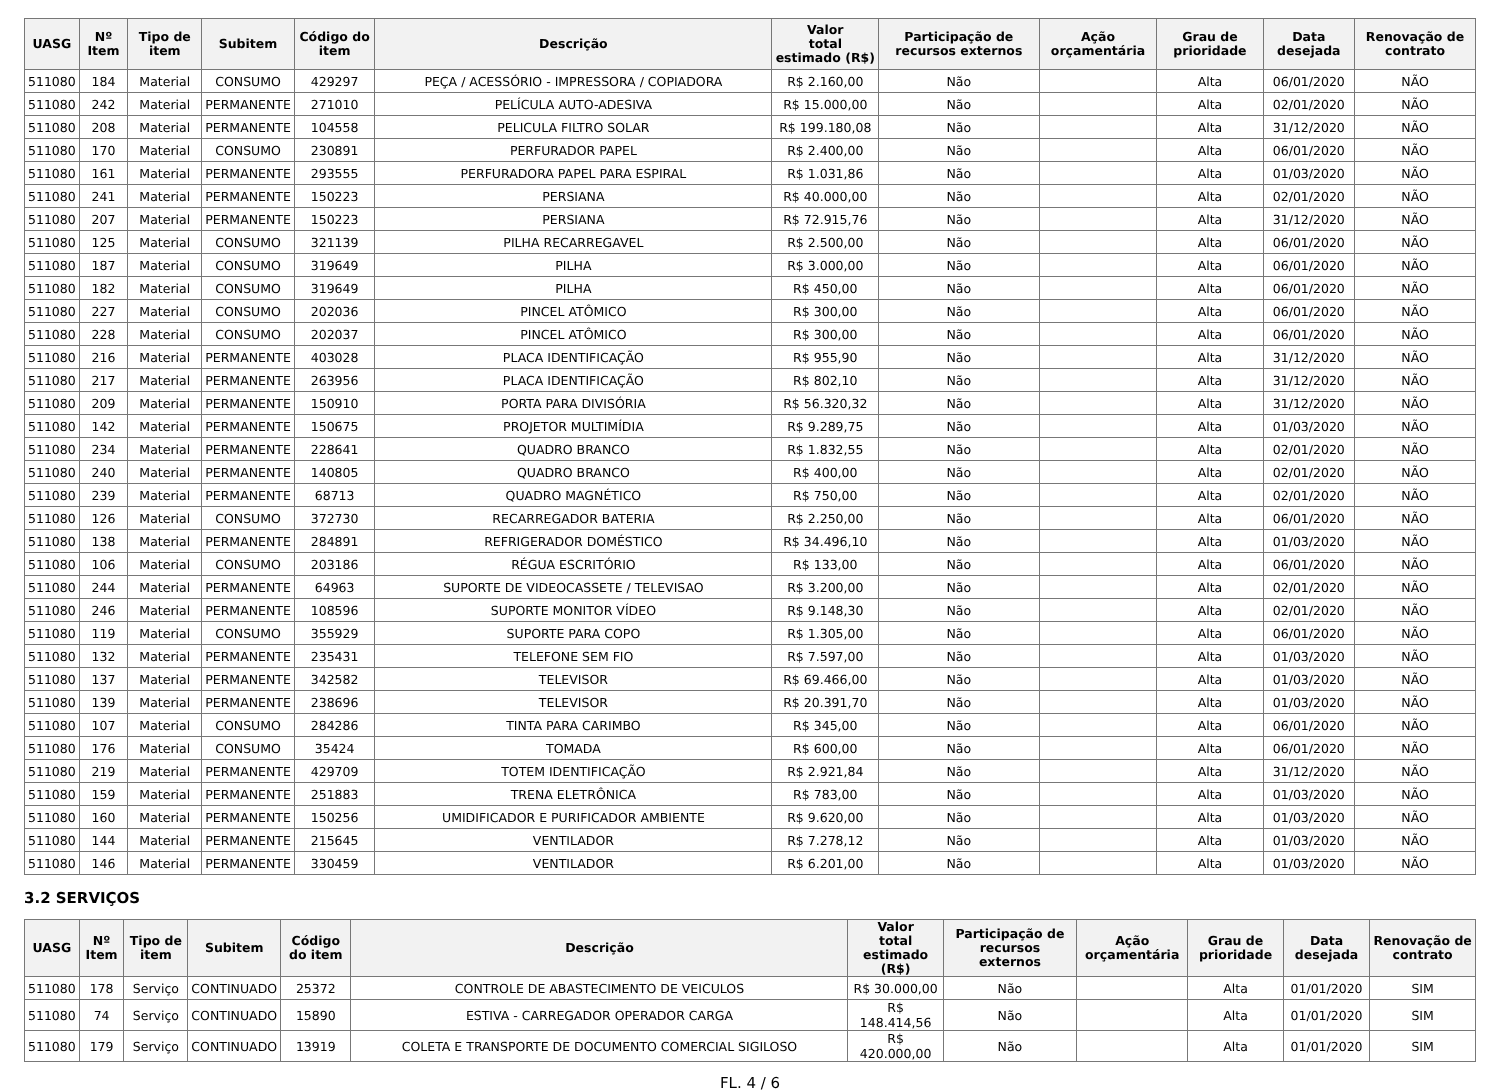| UASG | Nº Item | Tipo de item | Subitem | Código do item | Descrição | Valor total estimado (R$) | Participação de recursos externos | Ação orçamentária | Grau de prioridade | Data desejada | Renovação de contrato |
| --- | --- | --- | --- | --- | --- | --- | --- | --- | --- | --- | --- |
| 511080 | 184 | Material | CONSUMO | 429297 | PEÇA / ACESSÓRIO - IMPRESSORA / COPIADORA | R$ 2.160,00 | Não | | Alta | 06/01/2020 | NÃO |
| 511080 | 242 | Material | PERMANENTE | 271010 | PELÍCULA AUTO-ADESIVA | R$ 15.000,00 | Não | | Alta | 02/01/2020 | NÃO |
| 511080 | 208 | Material | PERMANENTE | 104558 | PELICULA FILTRO SOLAR | R$ 199.180,08 | Não | | Alta | 31/12/2020 | NÃO |
| 511080 | 170 | Material | CONSUMO | 230891 | PERFURADOR PAPEL | R$ 2.400,00 | Não | | Alta | 06/01/2020 | NÃO |
| 511080 | 161 | Material | PERMANENTE | 293555 | PERFURADORA PAPEL PARA ESPIRAL | R$ 1.031,86 | Não | | Alta | 01/03/2020 | NÃO |
| 511080 | 241 | Material | PERMANENTE | 150223 | PERSIANA | R$ 40.000,00 | Não | | Alta | 02/01/2020 | NÃO |
| 511080 | 207 | Material | PERMANENTE | 150223 | PERSIANA | R$ 72.915,76 | Não | | Alta | 31/12/2020 | NÃO |
| 511080 | 125 | Material | CONSUMO | 321139 | PILHA RECARREGAVEL | R$ 2.500,00 | Não | | Alta | 06/01/2020 | NÃO |
| 511080 | 187 | Material | CONSUMO | 319649 | PILHA | R$ 3.000,00 | Não | | Alta | 06/01/2020 | NÃO |
| 511080 | 182 | Material | CONSUMO | 319649 | PILHA | R$ 450,00 | Não | | Alta | 06/01/2020 | NÃO |
| 511080 | 227 | Material | CONSUMO | 202036 | PINCEL ATÔMICO | R$ 300,00 | Não | | Alta | 06/01/2020 | NÃO |
| 511080 | 228 | Material | CONSUMO | 202037 | PINCEL ATÔMICO | R$ 300,00 | Não | | Alta | 06/01/2020 | NÃO |
| 511080 | 216 | Material | PERMANENTE | 403028 | PLACA IDENTIFICAÇÃO | R$ 955,90 | Não | | Alta | 31/12/2020 | NÃO |
| 511080 | 217 | Material | PERMANENTE | 263956 | PLACA IDENTIFICAÇÃO | R$ 802,10 | Não | | Alta | 31/12/2020 | NÃO |
| 511080 | 209 | Material | PERMANENTE | 150910 | PORTA PARA DIVISÓRIA | R$ 56.320,32 | Não | | Alta | 31/12/2020 | NÃO |
| 511080 | 142 | Material | PERMANENTE | 150675 | PROJETOR MULTIMÍDIA | R$ 9.289,75 | Não | | Alta | 01/03/2020 | NÃO |
| 511080 | 234 | Material | PERMANENTE | 228641 | QUADRO BRANCO | R$ 1.832,55 | Não | | Alta | 02/01/2020 | NÃO |
| 511080 | 240 | Material | PERMANENTE | 140805 | QUADRO BRANCO | R$ 400,00 | Não | | Alta | 02/01/2020 | NÃO |
| 511080 | 239 | Material | PERMANENTE | 68713 | QUADRO MAGNÉTICO | R$ 750,00 | Não | | Alta | 02/01/2020 | NÃO |
| 511080 | 126 | Material | CONSUMO | 372730 | RECARREGADOR BATERIA | R$ 2.250,00 | Não | | Alta | 06/01/2020 | NÃO |
| 511080 | 138 | Material | PERMANENTE | 284891 | REFRIGERADOR DOMÉSTICO | R$ 34.496,10 | Não | | Alta | 01/03/2020 | NÃO |
| 511080 | 106 | Material | CONSUMO | 203186 | RÉGUA ESCRITÓRIO | R$ 133,00 | Não | | Alta | 06/01/2020 | NÃO |
| 511080 | 244 | Material | PERMANENTE | 64963 | SUPORTE DE VIDEOCASSETE / TELEVISAO | R$ 3.200,00 | Não | | Alta | 02/01/2020 | NÃO |
| 511080 | 246 | Material | PERMANENTE | 108596 | SUPORTE MONITOR VÍDEO | R$ 9.148,30 | Não | | Alta | 02/01/2020 | NÃO |
| 511080 | 119 | Material | CONSUMO | 355929 | SUPORTE PARA COPO | R$ 1.305,00 | Não | | Alta | 06/01/2020 | NÃO |
| 511080 | 132 | Material | PERMANENTE | 235431 | TELEFONE SEM FIO | R$ 7.597,00 | Não | | Alta | 01/03/2020 | NÃO |
| 511080 | 137 | Material | PERMANENTE | 342582 | TELEVISOR | R$ 69.466,00 | Não | | Alta | 01/03/2020 | NÃO |
| 511080 | 139 | Material | PERMANENTE | 238696 | TELEVISOR | R$ 20.391,70 | Não | | Alta | 01/03/2020 | NÃO |
| 511080 | 107 | Material | CONSUMO | 284286 | TINTA PARA CARIMBO | R$ 345,00 | Não | | Alta | 06/01/2020 | NÃO |
| 511080 | 176 | Material | CONSUMO | 35424 | TOMADA | R$ 600,00 | Não | | Alta | 06/01/2020 | NÃO |
| 511080 | 219 | Material | PERMANENTE | 429709 | TOTEM IDENTIFICAÇÃO | R$ 2.921,84 | Não | | Alta | 31/12/2020 | NÃO |
| 511080 | 159 | Material | PERMANENTE | 251883 | TRENA ELETRÔNICA | R$ 783,00 | Não | | Alta | 01/03/2020 | NÃO |
| 511080 | 160 | Material | PERMANENTE | 150256 | UMIDIFICADOR E PURIFICADOR AMBIENTE | R$ 9.620,00 | Não | | Alta | 01/03/2020 | NÃO |
| 511080 | 144 | Material | PERMANENTE | 215645 | VENTILADOR | R$ 7.278,12 | Não | | Alta | 01/03/2020 | NÃO |
| 511080 | 146 | Material | PERMANENTE | 330459 | VENTILADOR | R$ 6.201,00 | Não | | Alta | 01/03/2020 | NÃO |
3.2 SERVIÇOS
| UASG | Nº Item | Tipo de item | Subitem | Código do item | Descrição | Valor total estimado (R$) | Participação de recursos externos | Ação orçamentária | Grau de prioridade | Data desejada | Renovação de contrato |
| --- | --- | --- | --- | --- | --- | --- | --- | --- | --- | --- | --- |
| 511080 | 178 | Serviço | CONTINUADO | 25372 | CONTROLE DE ABASTECIMENTO DE VEICULOS | R$ 30.000,00 | Não | | Alta | 01/01/2020 | SIM |
| 511080 | 74 | Serviço | CONTINUADO | 15890 | ESTIVA - CARREGADOR OPERADOR CARGA | R$ 148.414,56 | Não | | Alta | 01/01/2020 | SIM |
| 511080 | 179 | Serviço | CONTINUADO | 13919 | COLETA E TRANSPORTE DE DOCUMENTO COMERCIAL SIGILOSO | R$ 420.000,00 | Não | | Alta | 01/01/2020 | SIM |
FL. 4 / 6